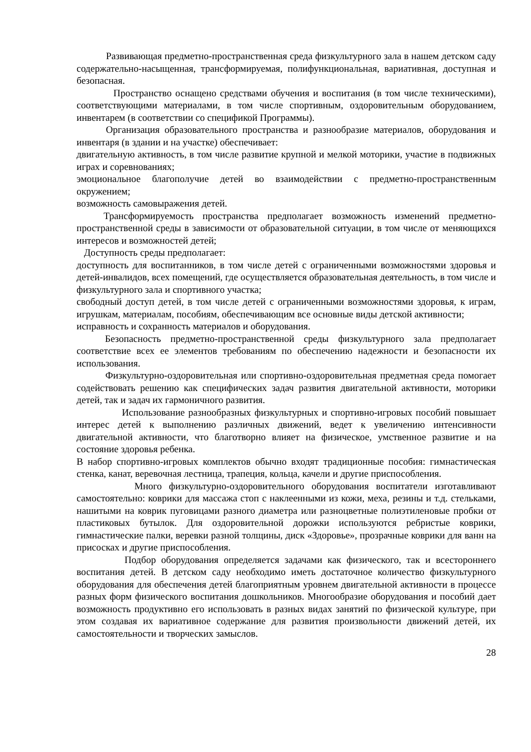Развивающая предметно-пространственная среда физкультурного зала в нашем детском саду содержательно-насыщенная, трансформируемая, полифункциональная, вариативная, доступная и безопасная.
Пространство оснащено средствами обучения и воспитания (в том числе техническими), соответствующими материалами, в том числе спортивным, оздоровительным оборудованием, инвентарем (в соответствии со спецификой Программы).
Организация образовательного пространства и разнообразие материалов, оборудования и инвентаря (в здании и на участке) обеспечивает:
двигательную активность, в том числе развитие крупной и мелкой моторики, участие в подвижных играх и соревнованиях;
эмоциональное благополучие детей во взаимодействии с предметно-пространственным окружением;
возможность самовыражения детей.
Трансформируемость пространства предполагает возможность изменений предметно-пространственной среды в зависимости от образовательной ситуации, в том числе от меняющихся интересов и возможностей детей;
Доступность среды предполагает:
доступность для воспитанников, в том числе детей с ограниченными возможностями здоровья и детей-инвалидов, всех помещений, где осуществляется образовательная деятельность, в том числе и физкультурного зала и спортивного участка;
свободный доступ детей, в том числе детей с ограниченными возможностями здоровья, к играм, игрушкам, материалам, пособиям, обеспечивающим все основные виды детской активности;
исправность и сохранность материалов и оборудования.
Безопасность предметно-пространственной среды физкультурного зала предполагает соответствие всех ее элементов требованиям по обеспечению надежности и безопасности их использования.
Физкультурно-оздоровительная или спортивно-оздоровительная предметная среда помогает содействовать решению как специфических задач развития двигательной активности, моторики детей, так и задач их гармоничного развития.
Использование разнообразных физкультурных и спортивно-игровых пособий повышает интерес детей к выполнению различных движений, ведет к увеличению интенсивности двигательной активности, что благотворно влияет на физическое, умственное развитие и на состояние здоровья ребенка.
В набор спортивно-игровых комплектов обычно входят традиционные пособия: гимнастическая стенка, канат, веревочная лестница, трапеция, кольца, качели и другие приспособления.
Много физкультурно-оздоровительного оборудования воспитатели изготавливают самостоятельно: коврики для массажа стоп с наклеенными из кожи, меха, резины и т.д. стельками, нашитыми на коврик пуговицами разного диаметра или разноцветные полиэтиленовые пробки от пластиковых бутылок. Для оздоровительной дорожки используются ребристые коврики, гимнастические палки, веревки разной толщины, диск «Здоровье», прозрачные коврики для ванн на присосках и другие приспособления.
Подбор оборудования определяется задачами как физического, так и всестороннего воспитания детей. В детском саду необходимо иметь достаточное количество физкультурного оборудования для обеспечения детей благоприятным уровнем двигательной активности в процессе разных форм физического воспитания дошкольников. Многообразие оборудования и пособий дает возможность продуктивно его использовать в разных видах занятий по физической культуре, при этом создавая их вариативное содержание для развития произвольности движений детей, их самостоятельности и творческих замыслов.
28